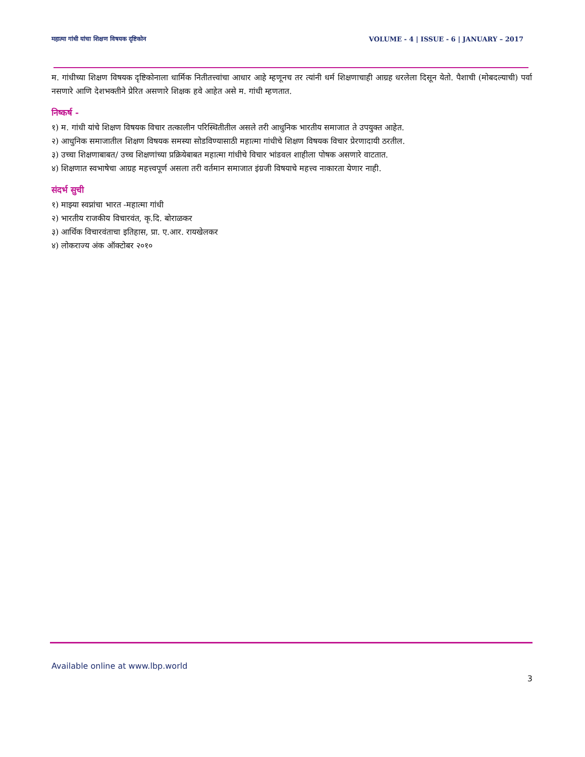महात्मा गांधी यांचा शिक्षण विषयक दृष्टिकोन VOLUME - 4 | ISSUE - 6 | JANUARY – 2017
म. गांधीच्या शिक्षण विषयक दृष्टिकोनाला धार्मिक नितीतत्त्वांचा आधार आहे म्हणूनच तर त्यांनी धर्म शिक्षणाचाही आग्रह धरलेला दिसून येतो. पैशाची (मोबदल्याची) पर्वा नसणारे आणि देशभक्तीने प्रेरित असणारे शिक्षक हवे आहेत असे म. गांधी म्हणतात.
निष्कर्ष -
१) म. गांधी यांचे शिक्षण विषयक विचार तत्कालीन परिस्थितीतील असले तरी आधुनिक भारतीय समाजात ते उपयुक्त आहेत.
२) आधुनिक समाजातील शिक्षण विषयक समस्या सोडविण्यासाठी महात्मा गांधीचे शिक्षण विषयक विचार प्रेरणादायी ठरतील.
३) उच्चा शिक्षणाबाबत/ उच्च शिक्षणांच्या प्रक्रियेबाबत महात्मा गांधीचे विचार भांडवल शाहीला पोषक असणारे वाटतात.
४) शिक्षणात स्वभाषेचा आग्रह महत्त्वपूर्ण असला तरी वर्तमान समाजात इंग्रजी विषयाचे महत्त्व नाकारता येणार नाही.
संदर्भ सुची
१) माझ्या स्वप्नांचा भारत -महात्मा गांधी
२) भारतीय राजकीय विचारवंत, कृ.दि. बोराळकर
३) आर्थिक विचारवंताचा इतिहास, प्रा. ए.आर. रायखेलकर
४) लोकराज्य अंक ऑक्टोबर २०१०
Available online at www.lbp.world
3